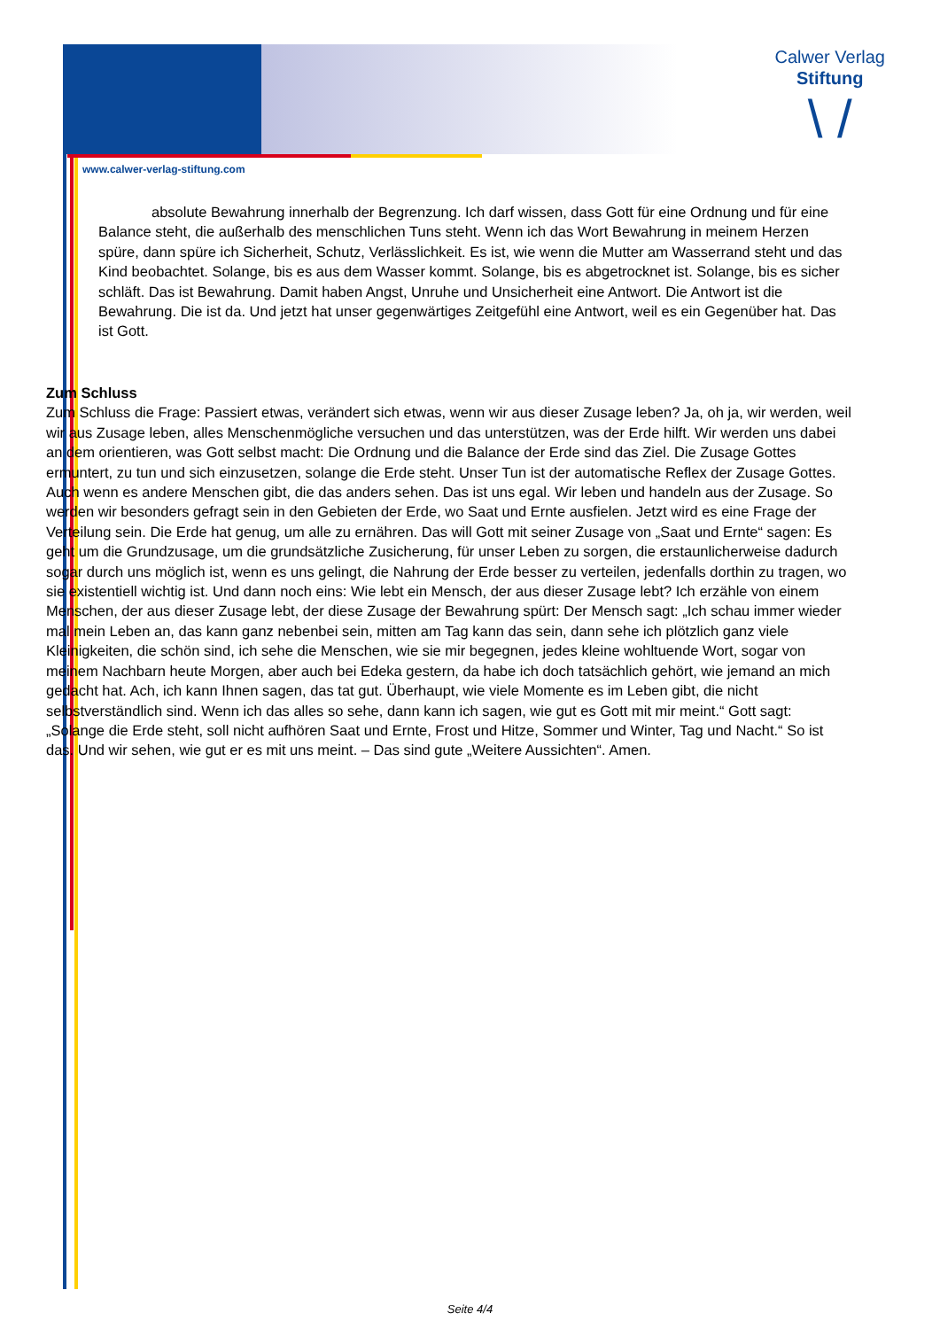Calwer Verlag
Stiftung
\ /
www.calwer-verlag-stiftung.com
absolute Bewahrung innerhalb der Begrenzung. Ich darf wissen, dass Gott für eine Ordnung und für eine Balance steht, die außerhalb des menschlichen Tuns steht. Wenn ich das Wort Bewahrung in meinem Herzen spüre, dann spüre ich Sicherheit, Schutz, Verlässlichkeit. Es ist, wie wenn die Mutter am Wasserrand steht und das Kind beobachtet. Solange, bis es aus dem Wasser kommt. Solange, bis es abgetrocknet ist. Solange, bis es sicher schläft. Das ist Bewahrung. Damit haben Angst, Unruhe und Unsicherheit eine Antwort. Die Antwort ist die Bewahrung. Die ist da. Und jetzt hat unser gegenwärtiges Zeitgefühl eine Antwort, weil es ein Gegenüber hat. Das ist Gott.
Zum Schluss
Zum Schluss die Frage: Passiert etwas, verändert sich etwas, wenn wir aus dieser Zusage leben? Ja, oh ja, wir werden, weil wir aus Zusage leben, alles Menschenmögliche versuchen und das unterstützen, was der Erde hilft. Wir werden uns dabei an dem orientieren, was Gott selbst macht: Die Ordnung und die Balance der Erde sind das Ziel. Die Zusage Gottes ermuntert, zu tun und sich einzusetzen, solange die Erde steht. Unser Tun ist der automatische Reflex der Zusage Gottes. Auch wenn es andere Menschen gibt, die das anders sehen. Das ist uns egal. Wir leben und handeln aus der Zusage. So werden wir besonders gefragt sein in den Gebieten der Erde, wo Saat und Ernte ausfielen. Jetzt wird es eine Frage der Verteilung sein. Die Erde hat genug, um alle zu ernähren. Das will Gott mit seiner Zusage von „Saat und Ernte“ sagen: Es geht um die Grundzusage, um die grundsätzliche Zusicherung, für unser Leben zu sorgen, die erstaunlicherweise dadurch sogar durch uns möglich ist, wenn es uns gelingt, die Nahrung der Erde besser zu verteilen, jedenfalls dorthin zu tragen, wo sie existentiell wichtig ist. Und dann noch eins: Wie lebt ein Mensch, der aus dieser Zusage lebt? Ich erzähle von einem Menschen, der aus dieser Zusage lebt, der diese Zusage der Bewahrung spürt: Der Mensch sagt: „Ich schau immer wieder mal mein Leben an, das kann ganz nebenbei sein, mitten am Tag kann das sein, dann sehe ich plötzlich ganz viele Kleinigkeiten, die schön sind, ich sehe die Menschen, wie sie mir begegnen, jedes kleine wohltuende Wort, sogar von meinem Nachbarn heute Morgen, aber auch bei Edeka gestern, da habe ich doch tatsächlich gehört, wie jemand an mich gedacht hat. Ach, ich kann Ihnen sagen, das tat gut. Überhaupt, wie viele Momente es im Leben gibt, die nicht selbstverständlich sind. Wenn ich das alles so sehe, dann kann ich sagen, wie gut es Gott mit mir meint.“ Gott sagt: „Solange die Erde steht, soll nicht aufhören Saat und Ernte, Frost und Hitze, Sommer und Winter, Tag und Nacht.“ So ist das. Und wir sehen, wie gut er es mit uns meint. – Das sind gute „Weitere Aussichten“. Amen.
Seite 4/4